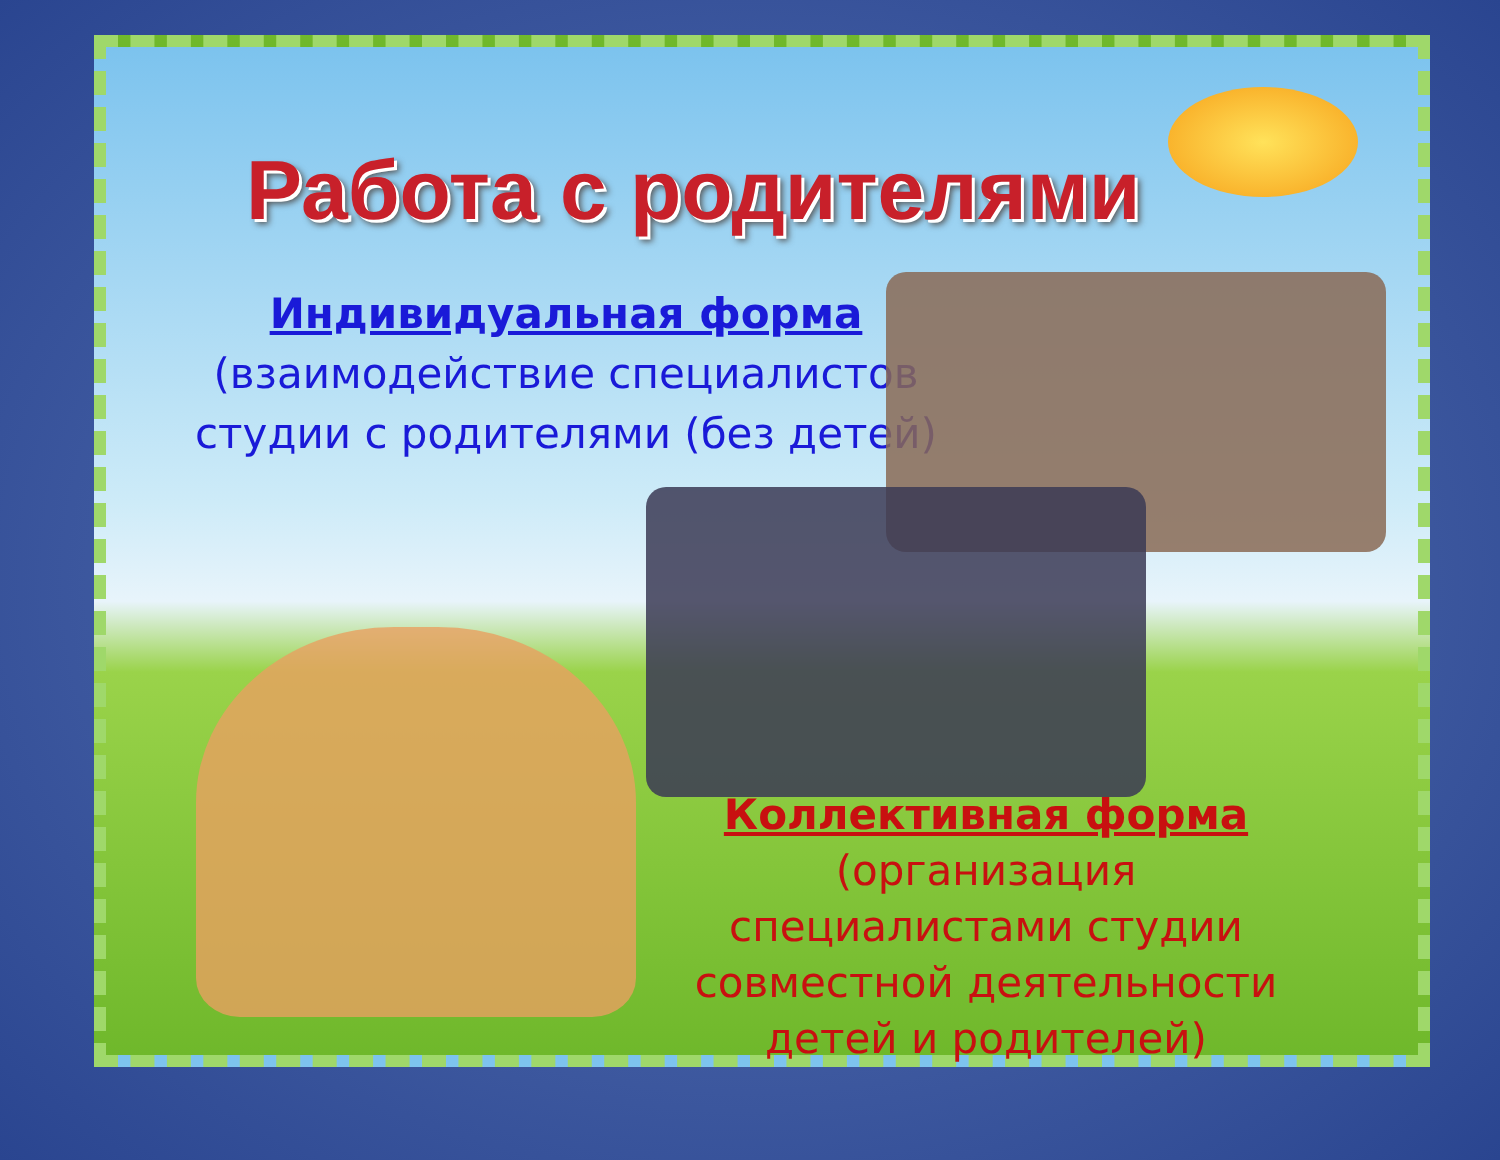Работа с родителями
Индивидуальная форма
(взаимодействие специалистов студии с родителями (без детей)
Коллективная форма
(организация специалистами студии совместной деятельности детей и родителей)